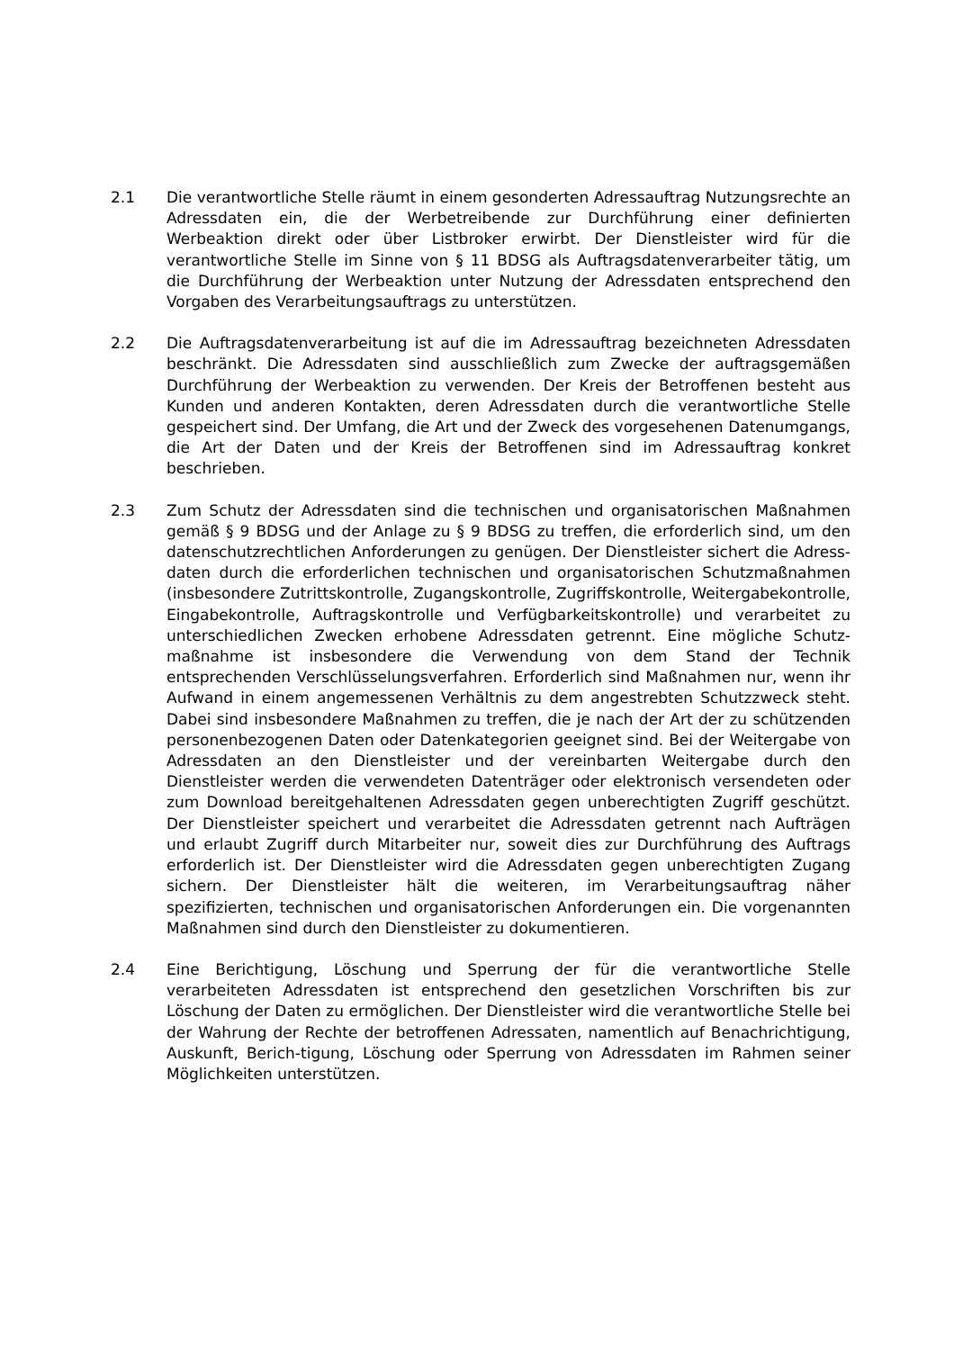2.1 Die verantwortliche Stelle räumt in einem gesonderten Adressauftrag Nutzungsrechte an Adressdaten ein, die der Werbetreibende zur Durchführung einer definierten Werbeaktion direkt oder über Listbroker erwirbt. Der Dienstleister wird für die verantwortliche Stelle im Sinne von § 11 BDSG als Auftragsdatenverarbeiter tätig, um die Durchführung der Werbeaktion unter Nutzung der Adressdaten entsprechend den Vorgaben des Verarbeitungsauftrags zu unterstützen.
2.2 Die Auftragsdatenverarbeitung ist auf die im Adressauftrag bezeichneten Adressdaten beschränkt. Die Adressdaten sind ausschließlich zum Zwecke der auftragsgemäßen Durchführung der Werbeaktion zu verwenden. Der Kreis der Betroffenen besteht aus Kunden und anderen Kontakten, deren Adressdaten durch die verantwortliche Stelle gespeichert sind. Der Umfang, die Art und der Zweck des vorgesehenen Datenumgangs, die Art der Daten und der Kreis der Betroffenen sind im Adressauftrag konkret beschrieben.
2.3 Zum Schutz der Adressdaten sind die technischen und organisatorischen Maßnahmen gemäß § 9 BDSG und der Anlage zu § 9 BDSG zu treffen, die erforderlich sind, um den datenschutzrechtlichen Anforderungen zu genügen. Der Dienstleister sichert die Adress-daten durch die erforderlichen technischen und organisatorischen Schutzmaßnahmen (insbesondere Zutrittskontrolle, Zugangskontrolle, Zugriffskontrolle, Weitergabekontrolle, Eingabekontrolle, Auftragskontrolle und Verfügbarkeitskontrolle) und verarbeitet zu unterschiedlichen Zwecken erhobene Adressdaten getrennt. Eine mögliche Schutz-maßnahme ist insbesondere die Verwendung von dem Stand der Technik entsprechenden Verschlüsselungsverfahren. Erforderlich sind Maßnahmen nur, wenn ihr Aufwand in einem angemessenen Verhältnis zu dem angestrebten Schutzzweck steht. Dabei sind insbesondere Maßnahmen zu treffen, die je nach der Art der zu schützenden personenbezogenen Daten oder Datenkategorien geeignet sind. Bei der Weitergabe von Adressdaten an den Dienstleister und der vereinbarten Weitergabe durch den Dienstleister werden die verwendeten Datenträger oder elektronisch versendeten oder zum Download bereitgehaltenen Adressdaten gegen unberechtigten Zugriff geschützt. Der Dienstleister speichert und verarbeitet die Adressdaten getrennt nach Aufträgen und erlaubt Zugriff durch Mitarbeiter nur, soweit dies zur Durchführung des Auftrags erforderlich ist. Der Dienstleister wird die Adressdaten gegen unberechtigten Zugang sichern. Der Dienstleister hält die weiteren, im Verarbeitungsauftrag näher spezifizierten, technischen und organisatorischen Anforderungen ein. Die vorgenannten Maßnahmen sind durch den Dienstleister zu dokumentieren.
2.4 Eine Berichtigung, Löschung und Sperrung der für die verantwortliche Stelle verarbeiteten Adressdaten ist entsprechend den gesetzlichen Vorschriften bis zur Löschung der Daten zu ermöglichen. Der Dienstleister wird die verantwortliche Stelle bei der Wahrung der Rechte der betroffenen Adressaten, namentlich auf Benachrichtigung, Auskunft, Berich-tigung, Löschung oder Sperrung von Adressdaten im Rahmen seiner Möglichkeiten unterstützen.